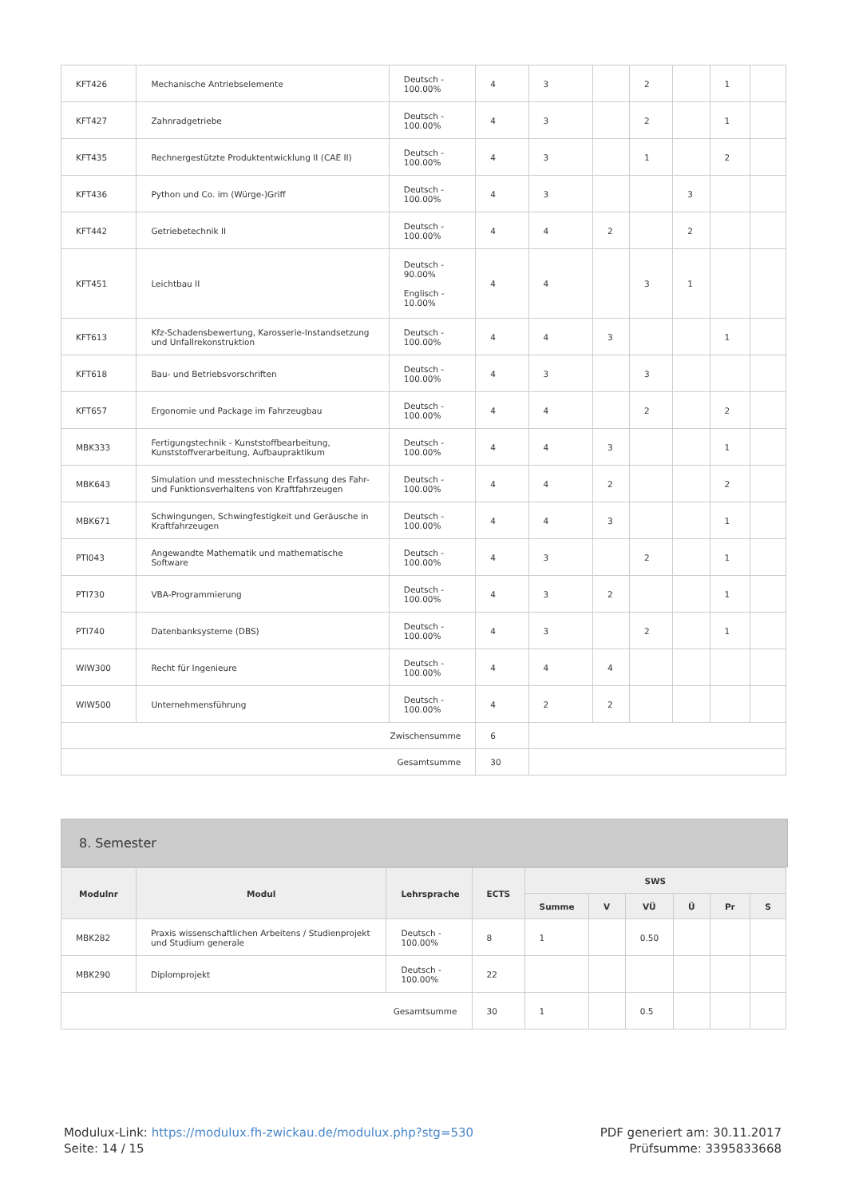| KFT426 | Mechanische Antriebselemente | Deutsch - 100.00% | 4 | 3 | | 2 | | 1 | |
| KFT427 | Zahnradgetriebe | Deutsch - 100.00% | 4 | 3 | | 2 | | 1 | |
| KFT435 | Rechnergestützte Produktentwicklung II (CAE II) | Deutsch - 100.00% | 4 | 3 | | 1 | | 2 | |
| KFT436 | Python und Co. im (Würge-)Griff | Deutsch - 100.00% | 4 | 3 | | | 3 | | |
| KFT442 | Getriebetechnik II | Deutsch - 100.00% | 4 | 4 | 2 | | 2 | | |
| KFT451 | Leichtbau II | Deutsch - 90.00% Englisch - 10.00% | 4 | 4 | | 3 | 1 | | |
| KFT613 | Kfz-Schadensbewertung, Karosserie-Instandsetzung und Unfallrekonstruktion | Deutsch - 100.00% | 4 | 4 | 3 | | | 1 | |
| KFT618 | Bau- und Betriebsvorschriften | Deutsch - 100.00% | 4 | 3 | | 3 | | | |
| KFT657 | Ergonomie und Package im Fahrzeugbau | Deutsch - 100.00% | 4 | 4 | | 2 | | 2 | |
| MBK333 | Fertigungstechnik - Kunststoffbearbeitung, Kunststoffverarbeitung, Aufbaupraktikum | Deutsch - 100.00% | 4 | 4 | 3 | | | 1 | |
| MBK643 | Simulation und messtechnische Erfassung des Fahr- und Funktionsverhaltens von Kraftfahrzeugen | Deutsch - 100.00% | 4 | 4 | 2 | | | 2 | |
| MBK671 | Schwingungen, Schwingfestigkeit und Geräusche in Kraftfahrzeugen | Deutsch - 100.00% | 4 | 4 | 3 | | | 1 | |
| PTI043 | Angewandte Mathematik und mathematische Software | Deutsch - 100.00% | 4 | 3 | | 2 | | 1 | |
| PTI730 | VBA-Programmierung | Deutsch - 100.00% | 4 | 3 | 2 | | | 1 | |
| PTI740 | Datenbanksysteme (DBS) | Deutsch - 100.00% | 4 | 3 | | 2 | | 1 | |
| WIW300 | Recht für Ingenieure | Deutsch - 100.00% | 4 | 4 | 4 | | | | |
| WIW500 | Unternehmensführung | Deutsch - 100.00% | 4 | 2 | 2 | | | | |
| Zwischensumme | | | 6 | | | | | | |
| Gesamtsumme | | | 30 | | | | | | |
8. Semester
| Modulnr | Modul | Lehrsprache | ECTS | SWS | | | | | |
| --- | --- | --- | --- | --- | --- | --- | --- | --- | --- |
| | | | | Summe | V | VÜ | Ü | Pr | S |
| MBK282 | Praxis wissenschaftlichen Arbeitens / Studienprojekt und Studium generale | Deutsch - 100.00% | 8 | 1 | | 0.50 | | | |
| MBK290 | Diplomprojekt | Deutsch - 100.00% | 22 | | | | | | |
| Gesamtsumme | | | 30 | 1 | | 0.5 | | | |
Modulux-Link: https://modulux.fh-zwickau.de/modulux.php?stg=530
Seite: 14 / 15
PDF generiert am: 30.11.2017
Prüfsumme: 3395833668